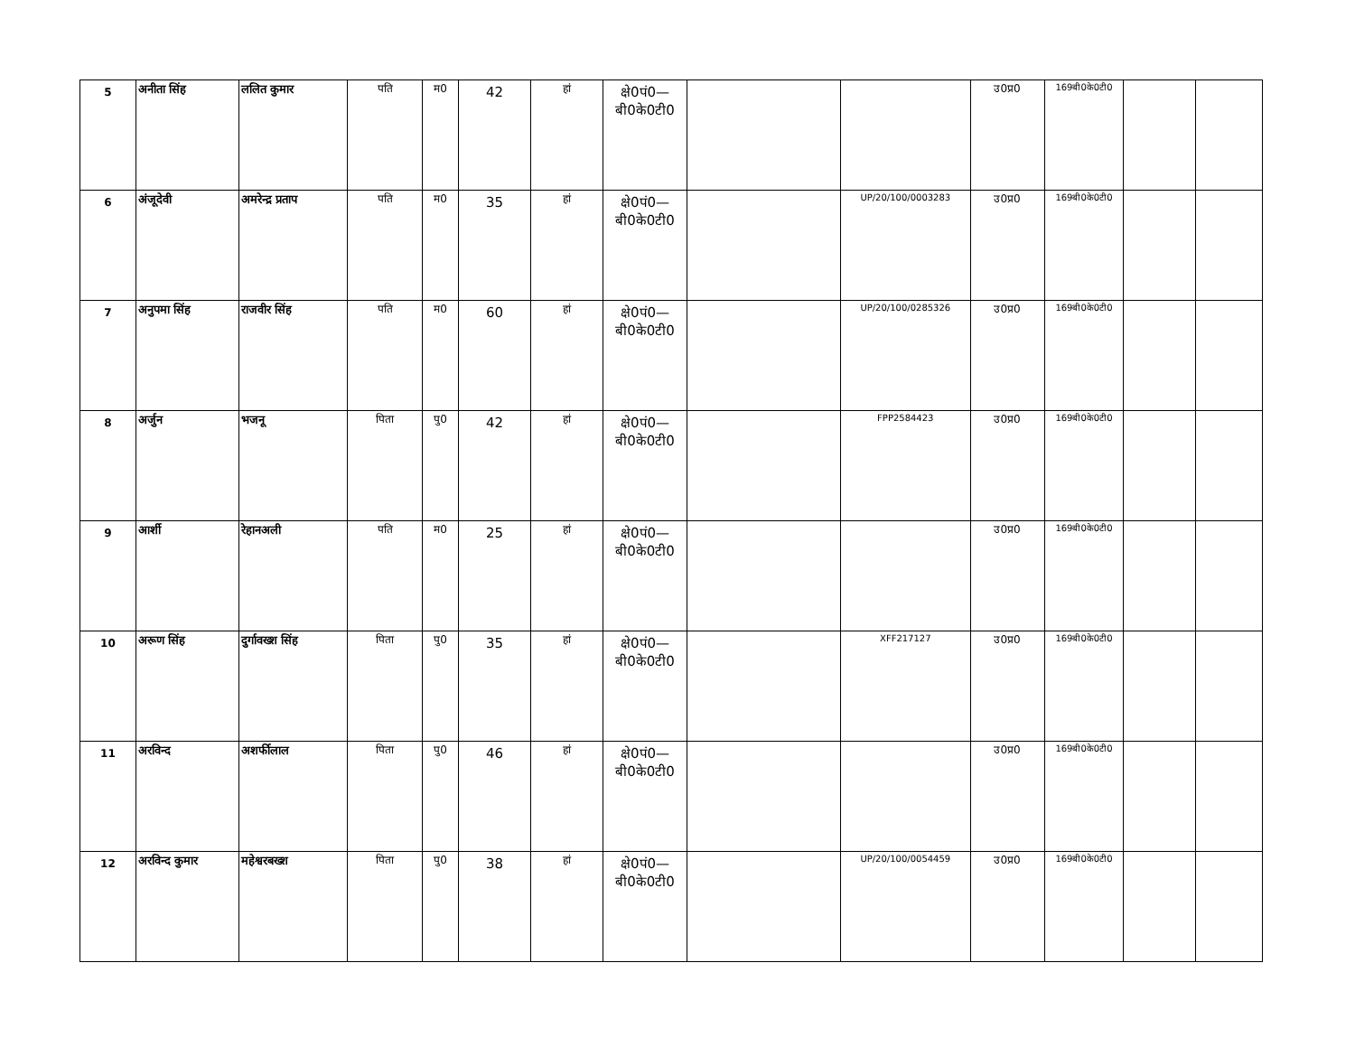| 5 | अनीता सिंह | ललित कुमार | पति | म0 | 42 | हां | क्षे0पं0— बी0के0टी0 | | | उ0प्र0 | 169बी0के0टी0 | | |
| 6 | अंजूदेवी | अमरेन्द्र प्रताप | पति | म0 | 35 | हां | क्षे0पं0— बी0के0टी0 | | UP/20/100/0003283 | उ0प्र0 | 169बी0के0टी0 | | |
| 7 | अनुपमा सिंह | राजवीर सिंह | पति | म0 | 60 | हां | क्षे0पं0— बी0के0टी0 | | UP/20/100/0285326 | उ0प्र0 | 169बी0के0टी0 | | |
| 8 | अर्जुन | भजनू | पिता | पु0 | 42 | हां | क्षे0पं0— बी0के0टी0 | | FPP2584423 | उ0प्र0 | 169बी0के0टी0 | | |
| 9 | आर्शी | रेहानअली | पति | म0 | 25 | हां | क्षे0पं0— बी0के0टी0 | | | उ0प्र0 | 169बी0के0टी0 | | |
| 10 | अरूण सिंह | दुर्गावख्श सिंह | पिता | पु0 | 35 | हां | क्षे0पं0— बी0के0टी0 | | XFF217127 | उ0प्र0 | 169बी0के0टी0 | | |
| 11 | अरविन्द | अशर्फीलाल | पिता | पु0 | 46 | हां | क्षे0पं0— बी0के0टी0 | | | उ0प्र0 | 169बी0के0टी0 | | |
| 12 | अरविन्द कुमार | महेश्वरबख्श | पिता | पु0 | 38 | हां | क्षे0पं0— बी0के0टी0 | | UP/20/100/0054459 | उ0प्र0 | 169बी0के0टी0 | | |